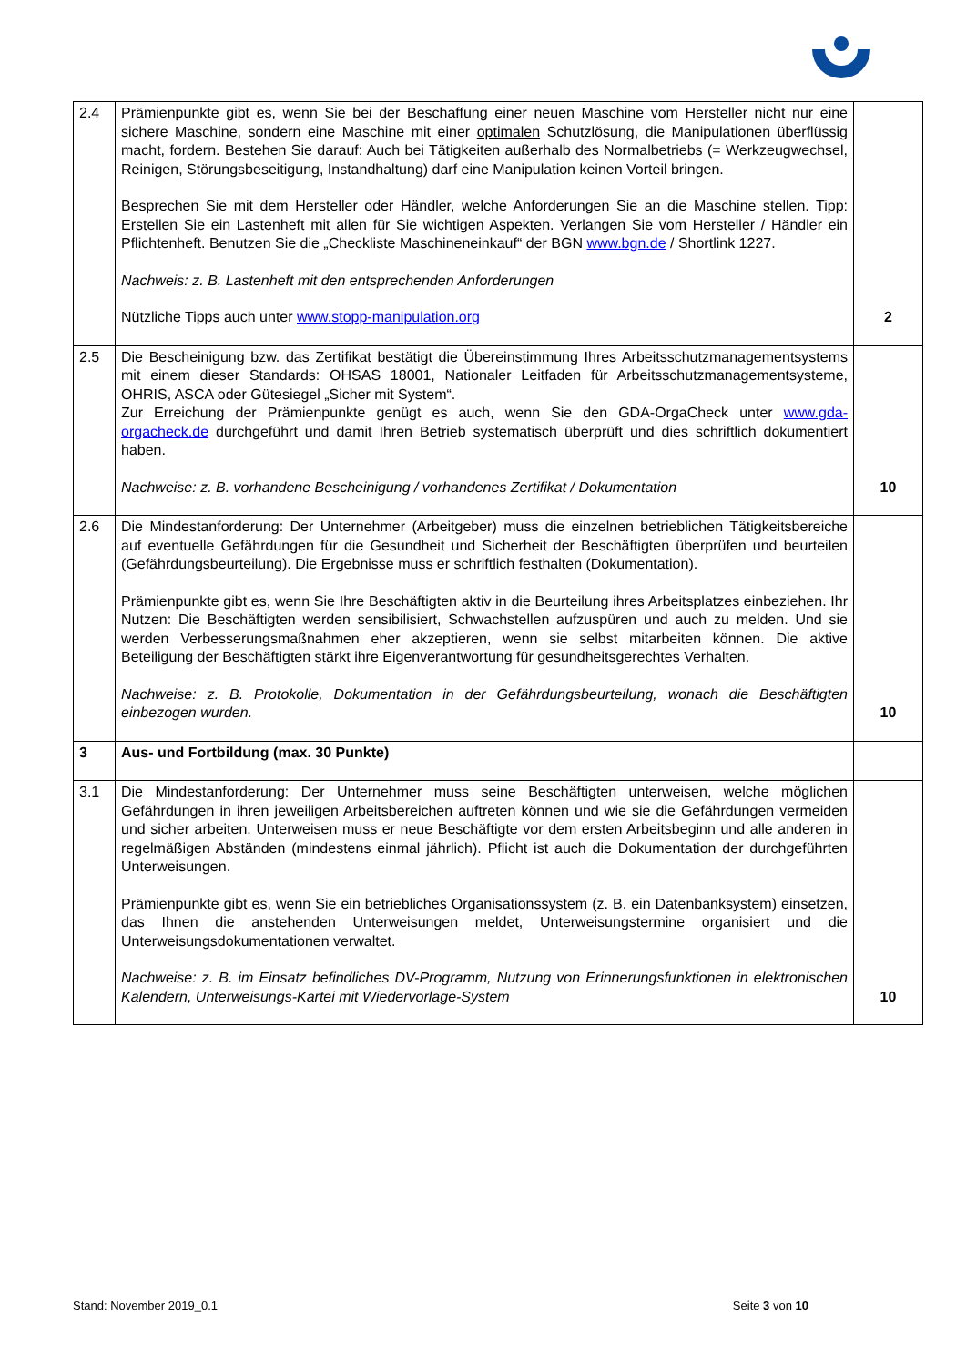| 2.4 | Prämienpunkte gibt es, wenn Sie bei der Beschaffung einer neuen Maschine vom Hersteller nicht nur eine sichere Maschine, sondern eine Maschine mit einer optimalen Schutzlösung, die Manipulationen überflüssig macht, fordern. Bestehen Sie darauf: Auch bei Tätigkeiten außerhalb des Normalbetriebs (= Werkzeugwechsel, Reinigen, Störungsbeseitigung, Instandhaltung) darf eine Manipulation keinen Vorteil bringen. Besprechen Sie mit dem Hersteller oder Händler, welche Anforderungen Sie an die Maschine stellen. Tipp: Erstellen Sie ein Lastenheft mit allen für Sie wichtigen Aspekten. Verlangen Sie vom Hersteller / Händler ein Pflichtenheft. Benutzen Sie die „Checkliste Maschineneinkauf“ der BGN www.bgn.de / Shortlink 1227. Nachweis: z. B. Lastenheft mit den entsprechenden Anforderungen Nützliche Tipps auch unter www.stopp-manipulation.org | 2 |
| 2.5 | Die Bescheinigung bzw. das Zertifikat bestätigt die Übereinstimmung Ihres Arbeitsschutz­managementsystems mit einem dieser Standards: OHSAS 18001, Nationaler Leitfaden für Arbeitsschutzmanagementsysteme, OHRIS, ASCA oder Gütesiegel „Sicher mit System“. Zur Erreichung der Prämienpunkte genügt es auch, wenn Sie den GDA-OrgaCheck unter www.gda-orgacheck.de durchgeführt und damit Ihren Betrieb systematisch überprüft und dies schriftlich dokumentiert haben. Nachweise: z. B. vorhandene Bescheinigung / vorhandenes Zertifikat / Dokumentation | 10 |
| 2.6 | Die Mindestanforderung: Der Unternehmer (Arbeitgeber) muss die einzelnen betrieblichen Tätigkeitsbereiche auf eventuelle Gefährdungen für die Gesundheit und Sicherheit der Beschäftigten überprüfen und beurteilen (Gefährdungsbeurteilung). Die Ergebnisse muss er schriftlich festhalten (Dokumentation). Prämienpunkte gibt es, wenn Sie Ihre Beschäftigten aktiv in die Beurteilung ihres Arbeitsplatzes einbeziehen. Ihr Nutzen: Die Beschäftigten werden sensibilisiert, Schwachstellen aufzuspüren und auch zu melden. Und sie werden Verbesserungsmaßnahmen eher akzeptieren, wenn sie selbst mitarbeiten können. Die aktive Beteiligung der Beschäftigten stärkt ihre Eigenverantwortung für gesundheitsgerechtes Verhalten. Nachweise: z. B. Protokolle, Dokumentation in der Gefährdungsbeurteilung, wonach die Beschäftigten einbezogen wurden. | 10 |
| 3 | Aus- und Fortbildung (max. 30 Punkte) | |
| 3.1 | Die Mindestanforderung: Der Unternehmer muss seine Beschäftigten unterweisen, welche möglichen Gefährdungen in ihren jeweiligen Arbeitsbereichen auftreten können und wie sie die Gefährdungen vermeiden und sicher arbeiten. Unterweisen muss er neue Beschäftigte vor dem ersten Arbeitsbeginn und alle anderen in regelmäßigen Abständen (mindestens einmal jährlich). Pflicht ist auch die Dokumentation der durchgeführten Unterweisungen. Prämienpunkte gibt es, wenn Sie ein betriebliches Organisationssystem (z. B. ein Datenbanksystem) einsetzen, das Ihnen die anstehenden Unterweisungen meldet, Unterweisungstermine organisiert und die Unterweisungsdokumentationen verwaltet. Nachweise: z. B. im Einsatz befindliches DV-Programm, Nutzung von Erinnerungsfunktionen in elektronischen Kalendern, Unterweisungs-Kartei mit Wiedervorlage-System | 10 |
Stand: November 2019_0.1 Seite 3 von 10